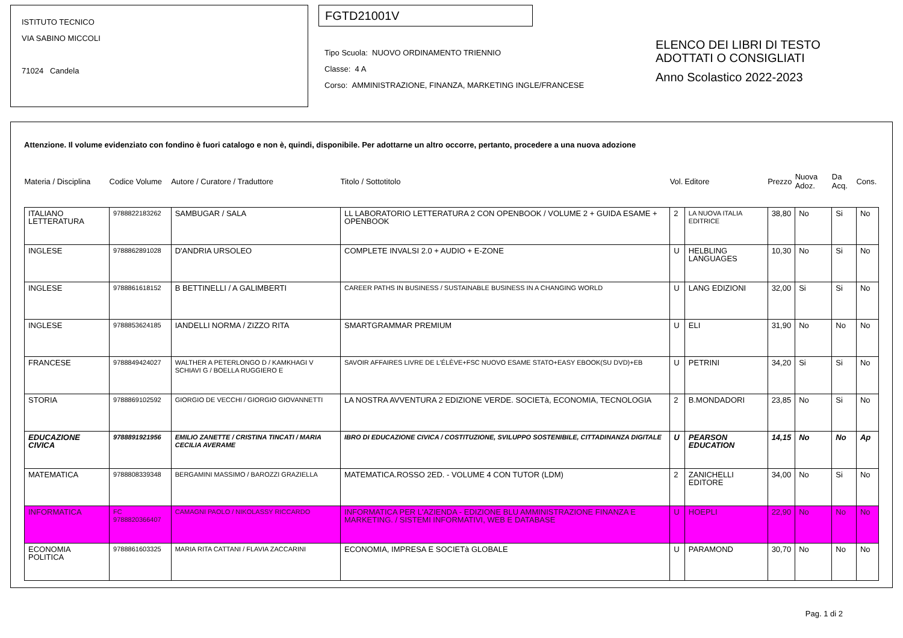ISTITUTO TECNICO
VIA SABINO MICCOLI
71024 Candela
FGTD21001V
Tipo Scuola: NUOVO ORDINAMENTO TRIENNIO
Classe: 4 A
Corso: AMMINISTRAZIONE, FINANZA, MARKETING INGLE/FRANCESE
ELENCO DEI LIBRI DI TESTO
ADOTTATI O CONSIGLIATI
Anno Scolastico 2022-2023
Attenzione. Il volume evidenziato con fondino è fuori catalogo e non è, quindi, disponibile. Per adottarne un altro occorre, pertanto, procedere a una nuova adozione
| Materia / Disciplina | Codice Volume | Autore / Curatore / Traduttore | Titolo / Sottotitolo | Vol. | Editore | Prezzo | Nuova Adoz. | Da Acq. | Cons. |
| --- | --- | --- | --- | --- | --- | --- | --- | --- | --- |
| ITALIANO LETTERATURA | 9788822183262 | SAMBUGAR / SALA | LL LABORATORIO LETTERATURA 2 CON OPENBOOK / VOLUME 2 + GUIDA ESAME + OPENBOOK | 2 | LA NUOVA ITALIA EDITRICE | 38,80 | No | Si | No |
| INGLESE | 9788862891028 | D'ANDRIA URSOLEO | COMPLETE INVALSI 2.0 + AUDIO + E-ZONE | U | HELBLING LANGUAGES | 10,30 | No | Si | No |
| INGLESE | 9788861618152 | B BETTINELLI / A GALIMBERTI | CAREER PATHS IN BUSINESS / SUSTAINABLE BUSINESS IN A CHANGING WORLD | U | LANG EDIZIONI | 32,00 | Si | Si | No |
| INGLESE | 9788853624185 | IANDELLI NORMA / ZIZZO RITA | SMARTGRAMMAR PREMIUM | U | ELI | 31,90 | No | No | No |
| FRANCESE | 9788849424027 | WALTHER A PETERLONGO D / KAMKHAGI V SCHIAVI G / BOELLA RUGGIERO E | SAVOIR AFFAIRES LIVRE DE L'ÉLÈVE+FSC NUOVO ESAME STATO+EASY EBOOK(SU DVD)+EB | U | PETRINI | 34,20 | Si | Si | No |
| STORIA | 9788869102592 | GIORGIO DE VECCHI / GIORGIO GIOVANNETTI | LA NOSTRA AVVENTURA 2 EDIZIONE VERDE. SOCIETà, ECONOMIA, TECNOLOGIA | 2 | B.MONDADORI | 23,85 | No | Si | No |
| EDUCAZIONE CIVICA | 9788891921956 | EMILIO ZANETTE / CRISTINA TINCATI / MARIA CECILIA AVERAME | IBRO DI EDUCAZIONE CIVICA / COSTITUZIONE, SVILUPPO SOSTENIBILE, CITTADINANZA DIGITALE | U | PEARSON EDUCATION | 14,15 | No | No | Ap |
| MATEMATICA | 9788808339348 | BERGAMINI MASSIMO / BAROZZI GRAZIELLA | MATEMATICA.ROSSO 2ED. - VOLUME 4 CON TUTOR (LDM) | 2 | ZANICHELLI EDITORE | 34,00 | No | Si | No |
| INFORMATICA | FC 9788820366407 | CAMAGNI PAOLO / NIKOLASSY RICCARDO | INFORMATICA PER L'AZIENDA - EDIZIONE BLU AMMINISTRAZIONE FINANZA E MARKETING. / SISTEMI INFORMATIVI, WEB E DATABASE | U | HOEPLI | 22,90 | No | No | No |
| ECONOMIA POLITICA | 9788861603325 | MARIA RITA CATTANI / FLAVIA ZACCARINI | ECONOMIA, IMPRESA E SOCIETà GLOBALE | U | PARAMOND | 30,70 | No | No | No |
Pag. 1 di 2